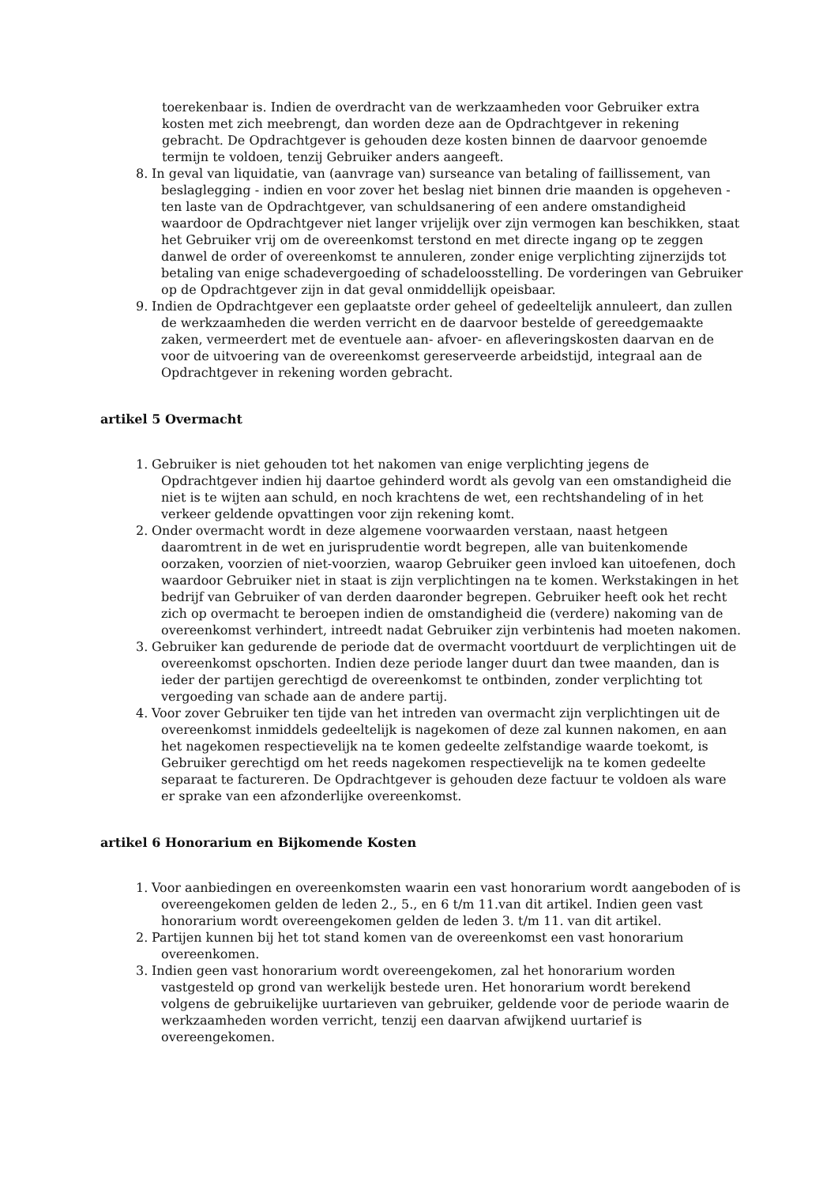toerekenbaar is. Indien de overdracht van de werkzaamheden voor Gebruiker extra kosten met zich meebrengt, dan worden deze aan de Opdrachtgever in rekening gebracht. De Opdrachtgever is gehouden deze kosten binnen de daarvoor genoemde termijn te voldoen, tenzij Gebruiker anders aangeeft.
8. In geval van liquidatie, van (aanvrage van) surseance van betaling of faillissement, van beslaglegging - indien en voor zover het beslag niet binnen drie maanden is opgeheven - ten laste van de Opdrachtgever, van schuldsanering of een andere omstandigheid waardoor de Opdrachtgever niet langer vrijelijk over zijn vermogen kan beschikken, staat het Gebruiker vrij om de overeenkomst terstond en met directe ingang op te zeggen danwel de order of overeenkomst te annuleren, zonder enige verplichting zijnerzijds tot betaling van enige schadevergoeding of schadeloosstelling. De vorderingen van Gebruiker op de Opdrachtgever zijn in dat geval onmiddellijk opeisbaar.
9. Indien de Opdrachtgever een geplaatste order geheel of gedeeltelijk annuleert, dan zullen de werkzaamheden die werden verricht en de daarvoor bestelde of gereedgemaakte zaken, vermeerdert met de eventuele aan- afvoer- en afleveringskosten daarvan en de voor de uitvoering van de overeenkomst gereserveerde arbeidstijd, integraal aan de Opdrachtgever in rekening worden gebracht.
artikel 5 Overmacht
1. Gebruiker is niet gehouden tot het nakomen van enige verplichting jegens de Opdrachtgever indien hij daartoe gehinderd wordt als gevolg van een omstandigheid die niet is te wijten aan schuld, en noch krachtens de wet, een rechtshandeling of in het verkeer geldende opvattingen voor zijn rekening komt.
2. Onder overmacht wordt in deze algemene voorwaarden verstaan, naast hetgeen daaromtrent in de wet en jurisprudentie wordt begrepen, alle van buitenkomende oorzaken, voorzien of niet-voorzien, waarop Gebruiker geen invloed kan uitoefenen, doch waardoor Gebruiker niet in staat is zijn verplichtingen na te komen. Werkstakingen in het bedrijf van Gebruiker of van derden daaronder begrepen. Gebruiker heeft ook het recht zich op overmacht te beroepen indien de omstandigheid die (verdere) nakoming van de overeenkomst verhindert, intreedt nadat Gebruiker zijn verbintenis had moeten nakomen.
3. Gebruiker kan gedurende de periode dat de overmacht voortduurt de verplichtingen uit de overeenkomst opschorten. Indien deze periode langer duurt dan twee maanden, dan is ieder der partijen gerechtigd de overeenkomst te ontbinden, zonder verplichting tot vergoeding van schade aan de andere partij.
4. Voor zover Gebruiker ten tijde van het intreden van overmacht zijn verplichtingen uit de overeenkomst inmiddels gedeeltelijk is nagekomen of deze zal kunnen nakomen, en aan het nagekomen respectievelijk na te komen gedeelte zelfstandige waarde toekomt, is Gebruiker gerechtigd om het reeds nagekomen respectievelijk na te komen gedeelte separaat te factureren. De Opdrachtgever is gehouden deze factuur te voldoen als ware er sprake van een afzonderlijke overeenkomst.
artikel 6 Honorarium en Bijkomende Kosten
1. Voor aanbiedingen en overeenkomsten waarin een vast honorarium wordt aangeboden of is overeengekomen gelden de leden 2., 5., en 6 t/m 11.van dit artikel. Indien geen vast honorarium wordt overeengekomen gelden de leden 3. t/m 11. van dit artikel.
2. Partijen kunnen bij het tot stand komen van de overeenkomst een vast honorarium overeenkomen.
3. Indien geen vast honorarium wordt overeengekomen, zal het honorarium worden vastgesteld op grond van werkelijk bestede uren. Het honorarium wordt berekend volgens de gebruikelijke uurtarieven van gebruiker, geldende voor de periode waarin de werkzaamheden worden verricht, tenzij een daarvan afwijkend uurtarief is overeengekomen.